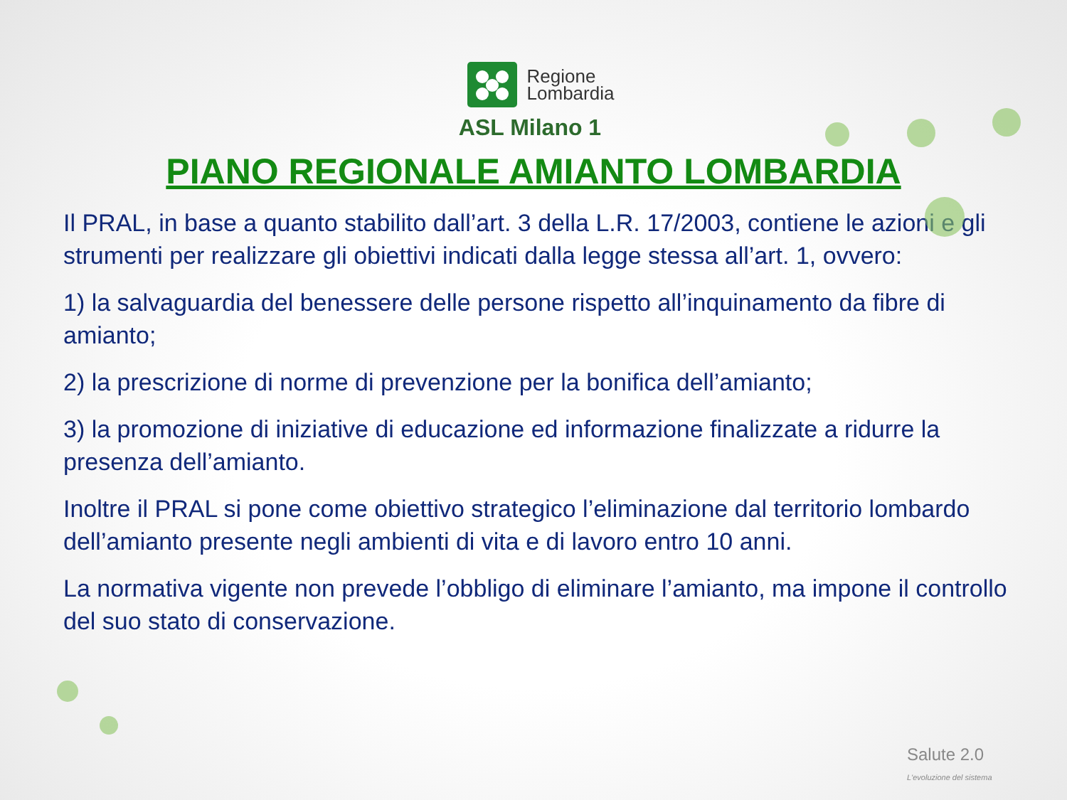Regione
Lombardia
ASL Milano 1
PIANO REGIONALE AMIANTO LOMBARDIA
Il PRAL, in base a quanto stabilito dall’art. 3 della L.R. 17/2003, contiene le azioni e gli strumenti per realizzare gli obiettivi indicati dalla legge stessa all’art. 1, ovvero:
1) la salvaguardia del benessere delle persone rispetto all’inquinamento da fibre di amianto;
2) la prescrizione di norme di prevenzione per la bonifica dell’amianto;
3) la promozione di iniziative di educazione ed informazione finalizzate a ridurre la presenza dell’amianto.
Inoltre il PRAL si pone come obiettivo strategico l’eliminazione dal territorio lombardo dell’amianto presente negli ambienti di vita e di lavoro entro 10 anni.
La normativa vigente non prevede l’obbligo di eliminare l’amianto, ma impone il controllo del suo stato di conservazione.
Salute 2.0
L'evoluzione del sistema